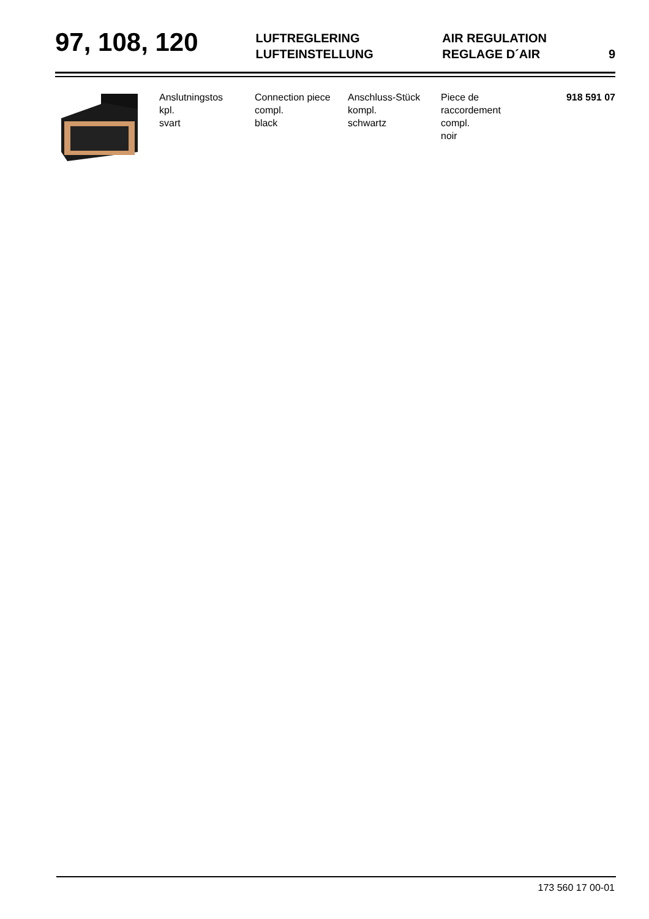97, 108, 120
LUFTREGLERING
LUFTEINSTELLUNG
AIR REGULATION
REGLAGE D´AIR
9
| | Anslutningstos kpl. svart | Connection piece compl. black | Anschluss-Stück kompl. schwartz | Piece de raccordement compl. noir | 918 591 07 |
173 560 17 00-01